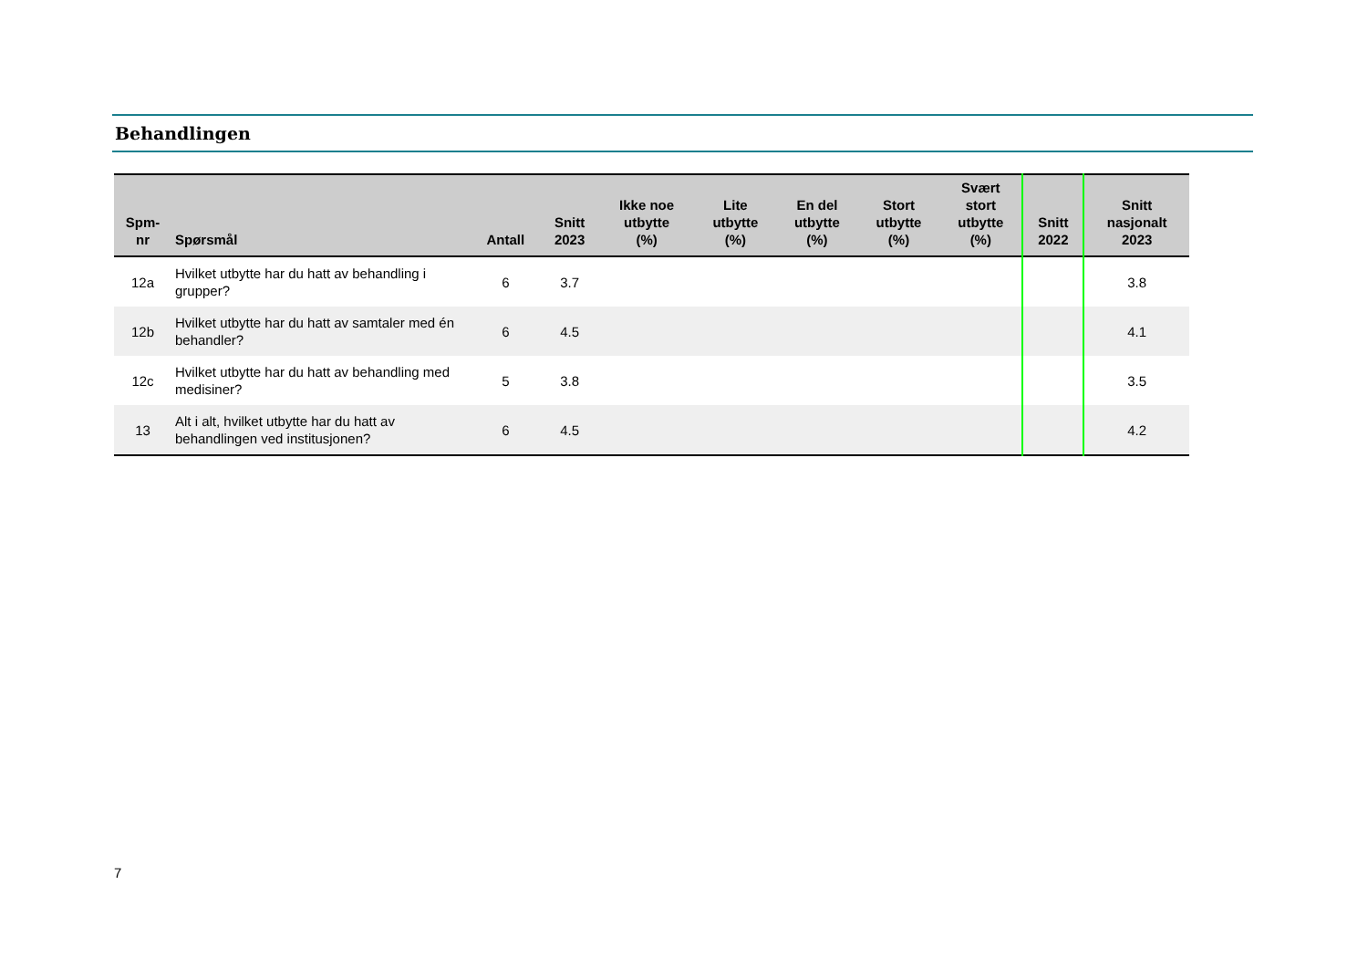Behandlingen
| Spm- nr | Spørsmål | Antall | Snitt 2023 | Ikke noe utbytte (%) | Lite utbytte (%) | En del utbytte (%) | Stort utbytte (%) | Svært stort utbytte (%) | Snitt 2022 | Snitt nasjonalt 2023 |
| --- | --- | --- | --- | --- | --- | --- | --- | --- | --- | --- |
| 12a | Hvilket utbytte har du hatt av behandling i grupper? | 6 | 3.7 | | | | | | | 3.8 |
| 12b | Hvilket utbytte har du hatt av samtaler med én behandler? | 6 | 4.5 | | | | | | | 4.1 |
| 12c | Hvilket utbytte har du hatt av behandling med medisiner? | 5 | 3.8 | | | | | | | 3.5 |
| 13 | Alt i alt, hvilket utbytte har du hatt av behandlingen ved institusjonen? | 6 | 4.5 | | | | | | | 4.2 |
7